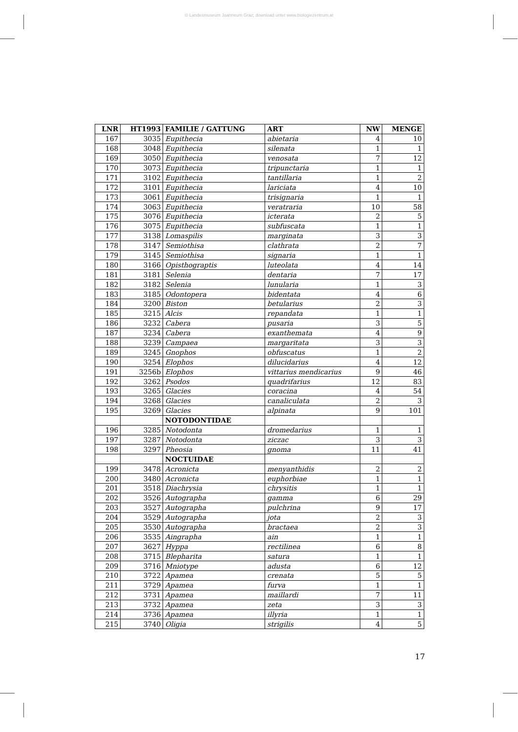© Landesmuseum Joanneum Graz; download unter www.biologiezentrum.at
| LNR | HT1993 | FAMILIE / GATTUNG | ART | NW | MENGE |
| --- | --- | --- | --- | --- | --- |
| 167 | 3035 | Eupithecia | abietaria | 4 | 10 |
| 168 | 3048 | Eupithecia | silenata | 1 | 1 |
| 169 | 3050 | Eupithecia | venosata | 7 | 12 |
| 170 | 3073 | Eupithecia | tripunctaria | 1 | 1 |
| 171 | 3102 | Eupithecia | tantillaria | 1 | 2 |
| 172 | 3101 | Eupithecia | lariciata | 4 | 10 |
| 173 | 3061 | Eupithecia | trisignaria | 1 | 1 |
| 174 | 3063 | Eupithecia | veratraria | 10 | 58 |
| 175 | 3076 | Eupithecia | icterata | 2 | 5 |
| 176 | 3075 | Eupithecia | subfuscata | 1 | 1 |
| 177 | 3138 | Lomaspilis | marginata | 3 | 3 |
| 178 | 3147 | Semiothisa | clathrata | 2 | 7 |
| 179 | 3145 | Semiothisa | signaria | 1 | 1 |
| 180 | 3166 | Opisthograptis | luteolata | 4 | 14 |
| 181 | 3181 | Selenia | dentaria | 7 | 17 |
| 182 | 3182 | Selenia | lunularia | 1 | 3 |
| 183 | 3185 | Odontopera | bidentata | 4 | 6 |
| 184 | 3200 | Biston | betularius | 2 | 3 |
| 185 | 3215 | Alcis | repandata | 1 | 1 |
| 186 | 3232 | Cabera | pusaria | 3 | 5 |
| 187 | 3234 | Cabera | exanthemata | 4 | 9 |
| 188 | 3239 | Campaea | margaritata | 3 | 3 |
| 189 | 3245 | Gnophos | obfuscatus | 1 | 2 |
| 190 | 3254 | Elophos | dilucidarius | 4 | 12 |
| 191 | 3256b | Elophos | vittarius mendicarius | 9 | 46 |
| 192 | 3262 | Psodos | quadrifarius | 12 | 83 |
| 193 | 3265 | Glacies | coracina | 4 | 54 |
| 194 | 3268 | Glacies | canaliculata | 2 | 3 |
| 195 | 3269 | Glacies | alpinata | 9 | 101 |
| | | NOTODONTIDAE | | | |
| 196 | 3285 | Notodonta | dromedarius | 1 | 1 |
| 197 | 3287 | Notodonta | ziczac | 3 | 3 |
| 198 | 3297 | Pheosia | gnoma | 11 | 41 |
| | | NOCTUIDAE | | | |
| 199 | 3478 | Acronicta | menyanthidis | 2 | 2 |
| 200 | 3480 | Acronicta | euphorbiae | 1 | 1 |
| 201 | 3518 | Diachrysia | chrysitis | 1 | 1 |
| 202 | 3526 | Autographa | gamma | 6 | 29 |
| 203 | 3527 | Autographa | pulchrina | 9 | 17 |
| 204 | 3529 | Autographa | jota | 2 | 3 |
| 205 | 3530 | Autographa | bractaea | 2 | 3 |
| 206 | 3535 | Aingrapha | ain | 1 | 1 |
| 207 | 3627 | Hyppa | rectilinea | 6 | 8 |
| 208 | 3715 | Blepharita | satura | 1 | 1 |
| 209 | 3716 | Mniotype | adusta | 6 | 12 |
| 210 | 3722 | Apamea | crenata | 5 | 5 |
| 211 | 3729 | Apamea | furva | 1 | 1 |
| 212 | 3731 | Apamea | maillardi | 7 | 11 |
| 213 | 3732 | Apamea | zeta | 3 | 3 |
| 214 | 3736 | Apamea | illyria | 1 | 1 |
| 215 | 3740 | Oligia | strigilis | 4 | 5 |
17